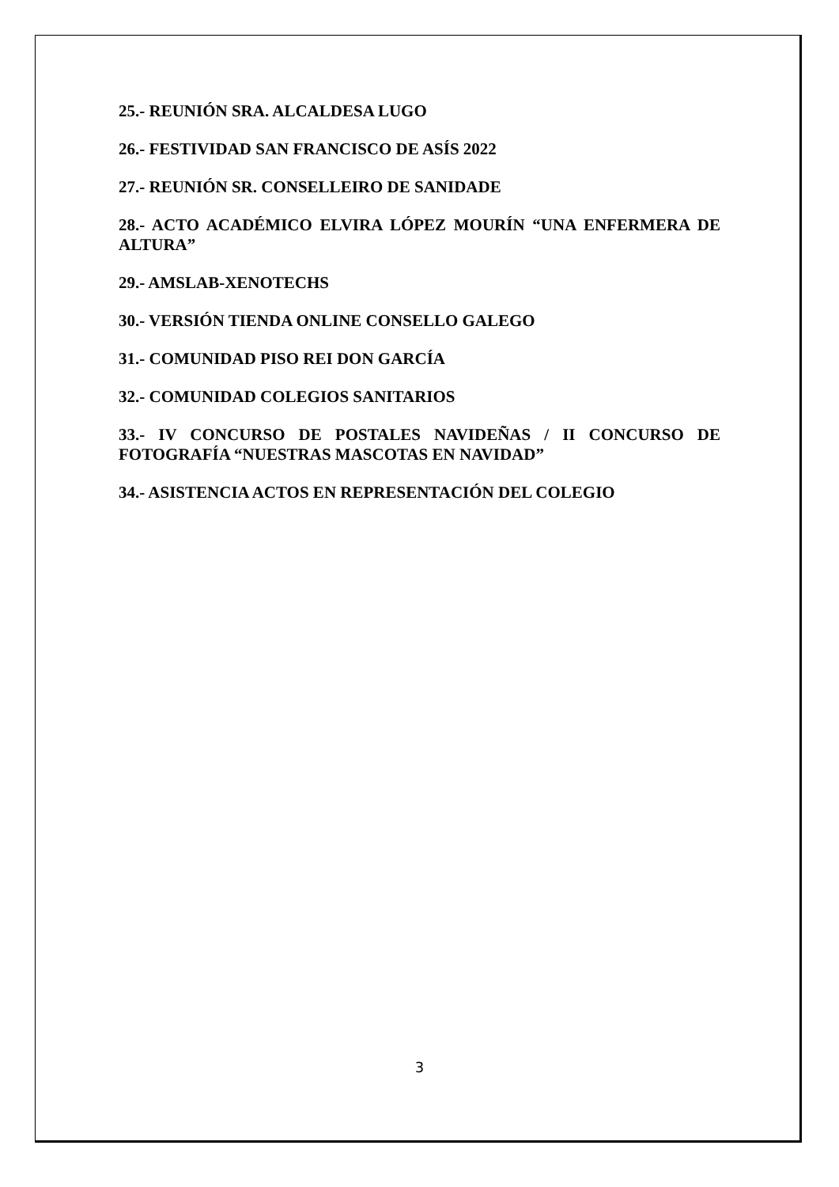25.- REUNIÓN SRA. ALCALDESA LUGO
26.- FESTIVIDAD SAN FRANCISCO DE ASÍS 2022
27.- REUNIÓN SR. CONSELLEIRO DE SANIDADE
28.- ACTO ACADÉMICO ELVIRA LÓPEZ MOURÍN “UNA ENFERMERA DE ALTURA”
29.- AMSLAB-XENOTECHS
30.- VERSIÓN TIENDA ONLINE CONSELLO GALEGO
31.- COMUNIDAD PISO REI DON GARCÍA
32.- COMUNIDAD COLEGIOS SANITARIOS
33.- IV CONCURSO DE POSTALES NAVIDEÑAS / II CONCURSO DE FOTOGRAFÍA “NUESTRAS MASCOTAS EN NAVIDAD”
34.- ASISTENCIA ACTOS EN REPRESENTACIÓN DEL COLEGIO
3